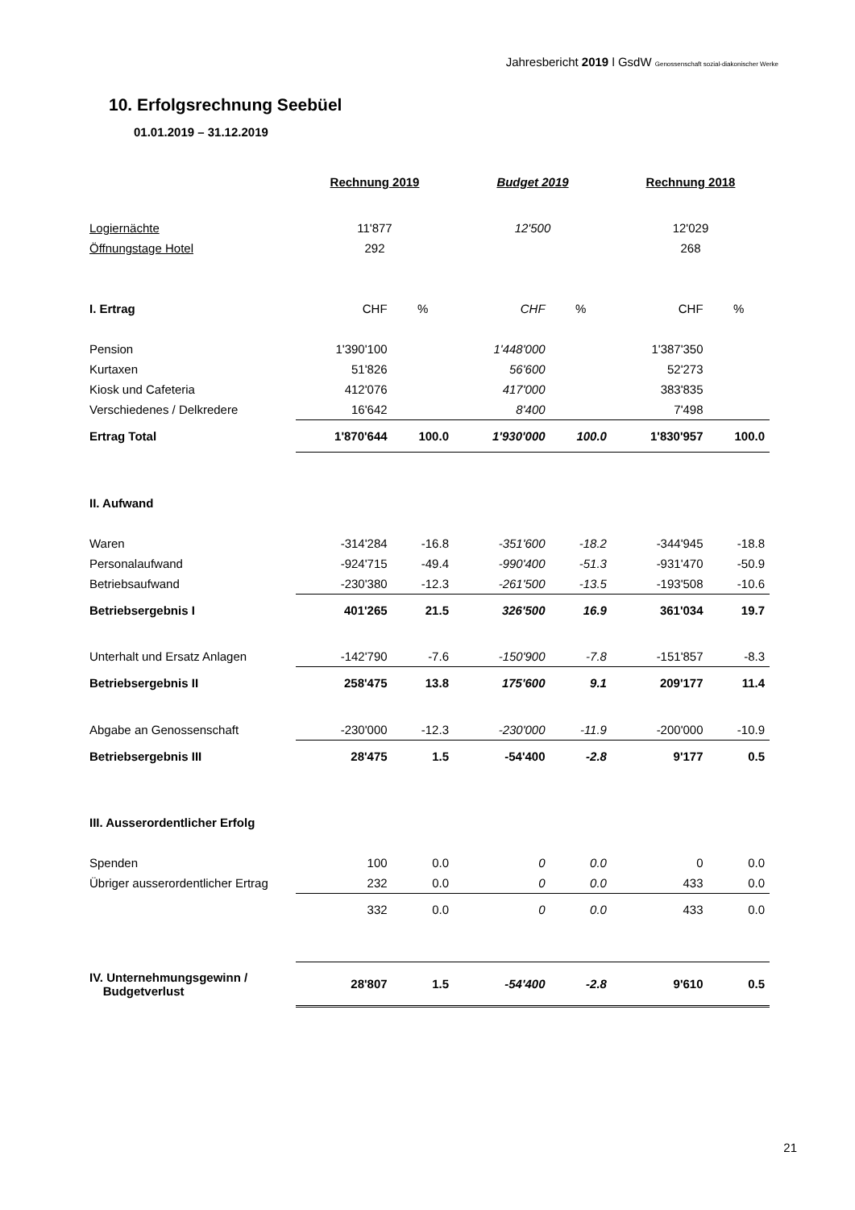Jahresbericht 2019 l GsdW Genossenschaft sozial-diakonischer Werke
10. Erfolgsrechnung Seebüel
01.01.2019 – 31.12.2019
| | Rechnung 2019 | | Budget 2019 | | Rechnung 2018 | |
| Logiernächte | 11'877 | | 12'500 | | 12'029 | |
| Öffnungstage Hotel | 292 | | | | 268 | |
| I. Ertrag | CHF | % | CHF | % | CHF | % |
| Pension | 1'390'100 | | 1'448'000 | | 1'387'350 | |
| Kurtaxen | 51'826 | | 56'600 | | 52'273 | |
| Kiosk und Cafeteria | 412'076 | | 417'000 | | 383'835 | |
| Verschiedenes / Delkredere | 16'642 | | 8'400 | | 7'498 | |
| Ertrag Total | 1'870'644 | 100.0 | 1'930'000 | 100.0 | 1'830'957 | 100.0 |
| II. Aufwand | | | | | | |
| Waren | -314'284 | -16.8 | -351'600 | -18.2 | -344'945 | -18.8 |
| Personalaufwand | -924'715 | -49.4 | -990'400 | -51.3 | -931'470 | -50.9 |
| Betriebsaufwand | -230'380 | -12.3 | -261'500 | -13.5 | -193'508 | -10.6 |
| Betriebsergebnis I | 401'265 | 21.5 | 326'500 | 16.9 | 361'034 | 19.7 |
| Unterhalt und Ersatz Anlagen | -142'790 | -7.6 | -150'900 | -7.8 | -151'857 | -8.3 |
| Betriebsergebnis II | 258'475 | 13.8 | 175'600 | 9.1 | 209'177 | 11.4 |
| Abgabe an Genossenschaft | -230'000 | -12.3 | -230'000 | -11.9 | -200'000 | -10.9 |
| Betriebsergebnis III | 28'475 | 1.5 | -54'400 | -2.8 | 9'177 | 0.5 |
| III. Ausserordentlicher Erfolg | | | | | | |
| Spenden | 100 | 0.0 | 0 | 0.0 | 0 | 0.0 |
| Übriger ausserordentlicher Ertrag | 232 | 0.0 | 0 | 0.0 | 433 | 0.0 |
| | 332 | 0.0 | 0 | 0.0 | 433 | 0.0 |
| IV. Unternehmungsgewinn / Budgetverlust | 28'807 | 1.5 | -54'400 | -2.8 | 9'610 | 0.5 |
21